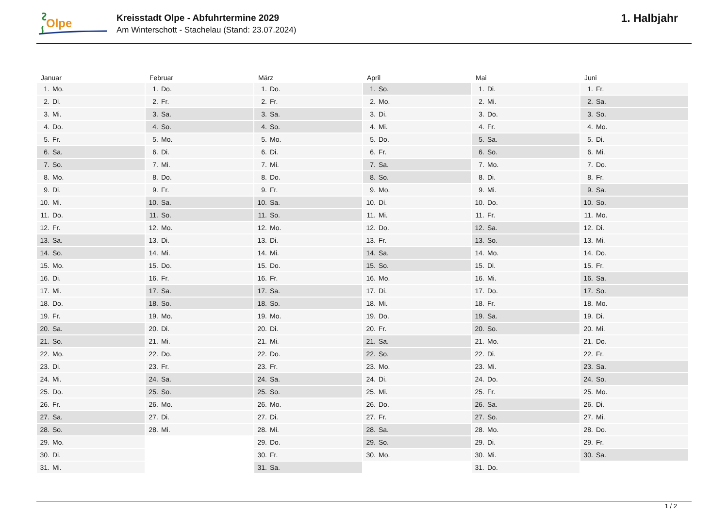Olpe
Kreisstadt Olpe - Abfuhrtermine 2029
Am Winterschott - Stachelau (Stand: 23.07.2024)
1. Halbjahr
Januar
| 1. | Mo. |
| 2. | Di. |
| 3. | Mi. |
| 4. | Do. |
| 5. | Fr. |
| 6. | Sa. |
| 7. | So. |
| 8. | Mo. |
| 9. | Di. |
| 10. | Mi. |
| 11. | Do. |
| 12. | Fr. |
| 13. | Sa. |
| 14. | So. |
| 15. | Mo. |
| 16. | Di. |
| 17. | Mi. |
| 18. | Do. |
| 19. | Fr. |
| 20. | Sa. |
| 21. | So. |
| 22. | Mo. |
| 23. | Di. |
| 24. | Mi. |
| 25. | Do. |
| 26. | Fr. |
| 27. | Sa. |
| 28. | So. |
| 29. | Mo. |
| 30. | Di. |
| 31. | Mi. |
Februar
| 1. | Do. |
| 2. | Fr. |
| 3. | Sa. |
| 4. | So. |
| 5. | Mo. |
| 6. | Di. |
| 7. | Mi. |
| 8. | Do. |
| 9. | Fr. |
| 10. | Sa. |
| 11. | So. |
| 12. | Mo. |
| 13. | Di. |
| 14. | Mi. |
| 15. | Do. |
| 16. | Fr. |
| 17. | Sa. |
| 18. | So. |
| 19. | Mo. |
| 20. | Di. |
| 21. | Mi. |
| 22. | Do. |
| 23. | Fr. |
| 24. | Sa. |
| 25. | So. |
| 26. | Mo. |
| 27. | Di. |
| 28. | Mi. |
März
| 1. | Do. |
| 2. | Fr. |
| 3. | Sa. |
| 4. | So. |
| 5. | Mo. |
| 6. | Di. |
| 7. | Mi. |
| 8. | Do. |
| 9. | Fr. |
| 10. | Sa. |
| 11. | So. |
| 12. | Mo. |
| 13. | Di. |
| 14. | Mi. |
| 15. | Do. |
| 16. | Fr. |
| 17. | Sa. |
| 18. | So. |
| 19. | Mo. |
| 20. | Di. |
| 21. | Mi. |
| 22. | Do. |
| 23. | Fr. |
| 24. | Sa. |
| 25. | So. |
| 26. | Mo. |
| 27. | Di. |
| 28. | Mi. |
| 29. | Do. |
| 30. | Fr. |
| 31. | Sa. |
April
| 1. | So. |
| 2. | Mo. |
| 3. | Di. |
| 4. | Mi. |
| 5. | Do. |
| 6. | Fr. |
| 7. | Sa. |
| 8. | So. |
| 9. | Mo. |
| 10. | Di. |
| 11. | Mi. |
| 12. | Do. |
| 13. | Fr. |
| 14. | Sa. |
| 15. | So. |
| 16. | Mo. |
| 17. | Di. |
| 18. | Mi. |
| 19. | Do. |
| 20. | Fr. |
| 21. | Sa. |
| 22. | So. |
| 23. | Mo. |
| 24. | Di. |
| 25. | Mi. |
| 26. | Do. |
| 27. | Fr. |
| 28. | Sa. |
| 29. | So. |
| 30. | Mo. |
Mai
| 1. | Di. |
| 2. | Mi. |
| 3. | Do. |
| 4. | Fr. |
| 5. | Sa. |
| 6. | So. |
| 7. | Mo. |
| 8. | Di. |
| 9. | Mi. |
| 10. | Do. |
| 11. | Fr. |
| 12. | Sa. |
| 13. | So. |
| 14. | Mo. |
| 15. | Di. |
| 16. | Mi. |
| 17. | Do. |
| 18. | Fr. |
| 19. | Sa. |
| 20. | So. |
| 21. | Mo. |
| 22. | Di. |
| 23. | Mi. |
| 24. | Do. |
| 25. | Fr. |
| 26. | Sa. |
| 27. | So. |
| 28. | Mo. |
| 29. | Di. |
| 30. | Mi. |
| 31. | Do. |
Juni
| 1. | Fr. |
| 2. | Sa. |
| 3. | So. |
| 4. | Mo. |
| 5. | Di. |
| 6. | Mi. |
| 7. | Do. |
| 8. | Fr. |
| 9. | Sa. |
| 10. | So. |
| 11. | Mo. |
| 12. | Di. |
| 13. | Mi. |
| 14. | Do. |
| 15. | Fr. |
| 16. | Sa. |
| 17. | So. |
| 18. | Mo. |
| 19. | Di. |
| 20. | Mi. |
| 21. | Do. |
| 22. | Fr. |
| 23. | Sa. |
| 24. | So. |
| 25. | Mo. |
| 26. | Di. |
| 27. | Mi. |
| 28. | Do. |
| 29. | Fr. |
| 30. | Sa. |
1 / 2